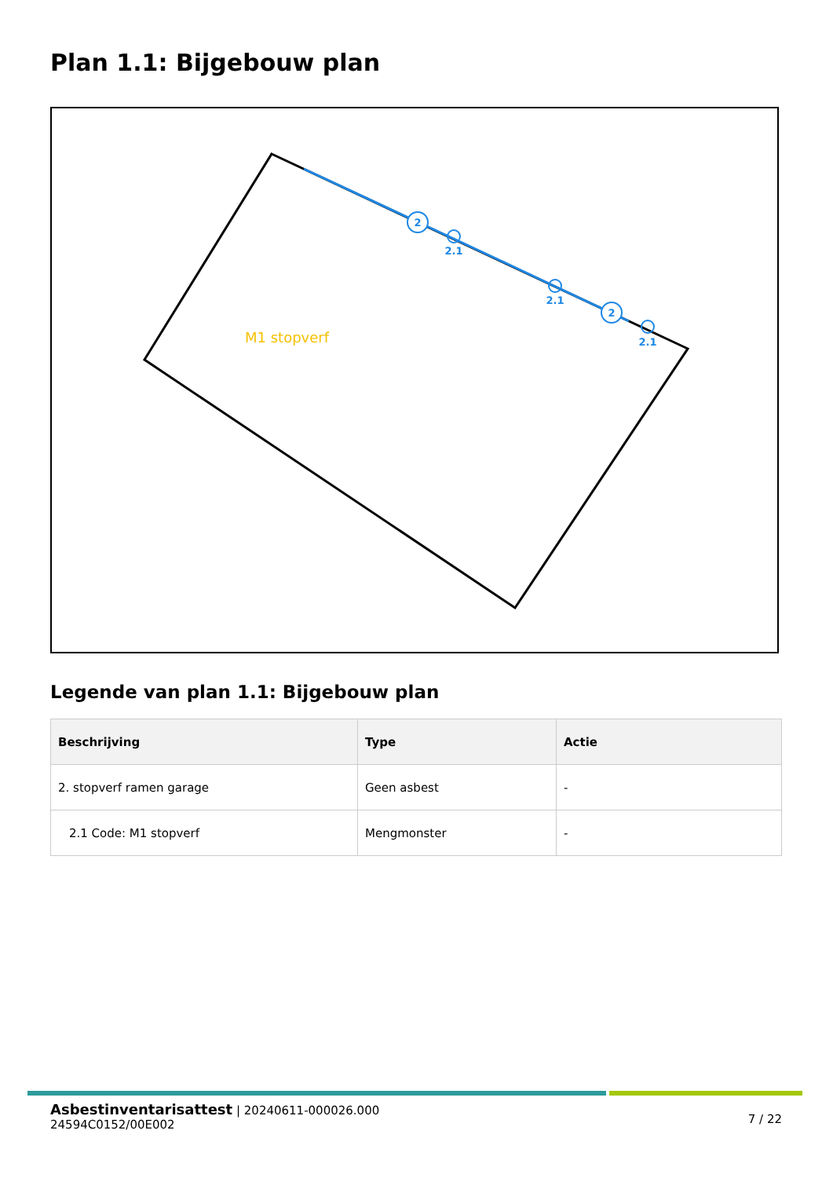Plan 1.1: Bijgebouw plan
2
2
2.1
2.1
2.1
M1 stopverf
Legende van plan 1.1: Bijgebouw plan
| Beschrijving | Type | Actie |
| --- | --- | --- |
| 2. stopverf ramen garage | Geen asbest | - |
| 2.1 Code: M1 stopverf | Mengmonster | - |
7 / 22
Asbestinventarisattest | 20240611-000026.000
24594C0152/00E002